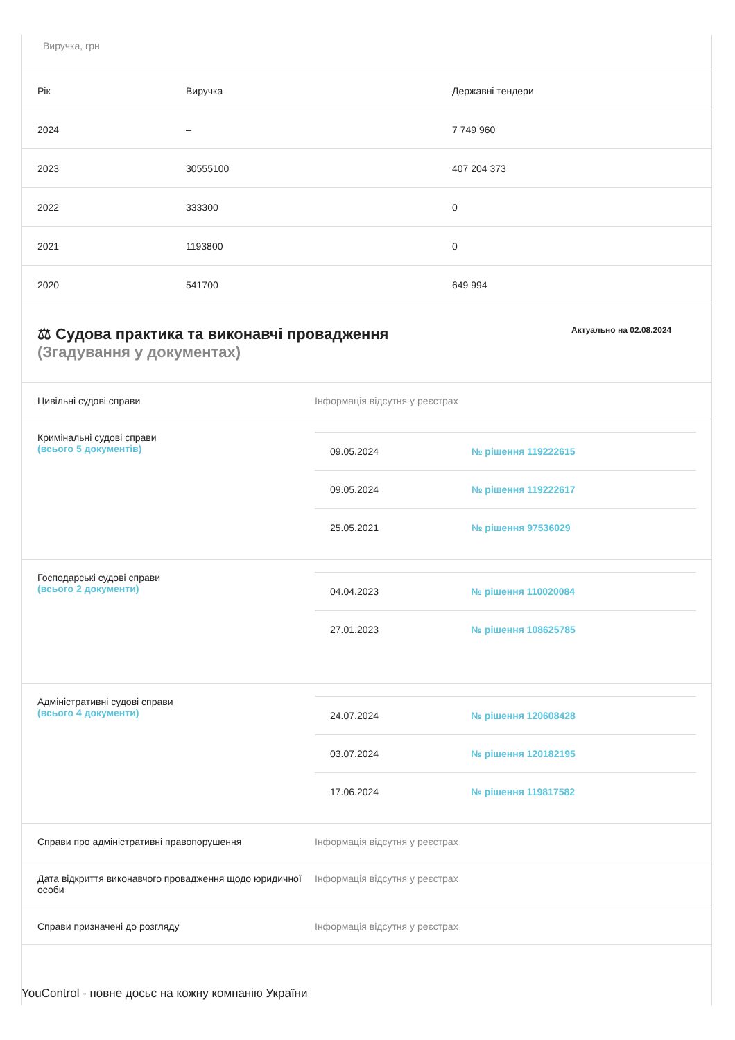Виручка, грн
| Рік | Виручка | Державні тендери |
| --- | --- | --- |
| 2024 | – | 7 749 960 |
| 2023 | 30555100 | 407 204 373 |
| 2022 | 333300 | 0 |
| 2021 | 1193800 | 0 |
| 2020 | 541700 | 649 994 |
⚖ Судова практика та виконавчі провадження
(Згадування у документах)
Актуально на 02.08.2024
Цивільні судові справи Інформація відсутня у реєстрах
Кримінальні судові справи
(всього 5 документів)
| 09.05.2024 | № рішення 119222615 |
| 09.05.2024 | № рішення 119222617 |
| 25.05.2021 | № рішення 97536029 |
Господарські судові справи
(всього 2 документи)
| 04.04.2023 | № рішення 110020084 |
| 27.01.2023 | № рішення 108625785 |
Адміністративні судові справи
(всього 4 документи)
| 24.07.2024 | № рішення 120608428 |
| 03.07.2024 | № рішення 120182195 |
| 17.06.2024 | № рішення 119817582 |
Справи про адміністративні правопорушення Інформація відсутня у реєстрах
Дата відкриття виконавчого провадження щодо юридичної особи
Інформація відсутня у реєстрах
Справи призначені до розгляду Інформація відсутня у реєстрах
YouControl - повне досьє на кожну компанію України